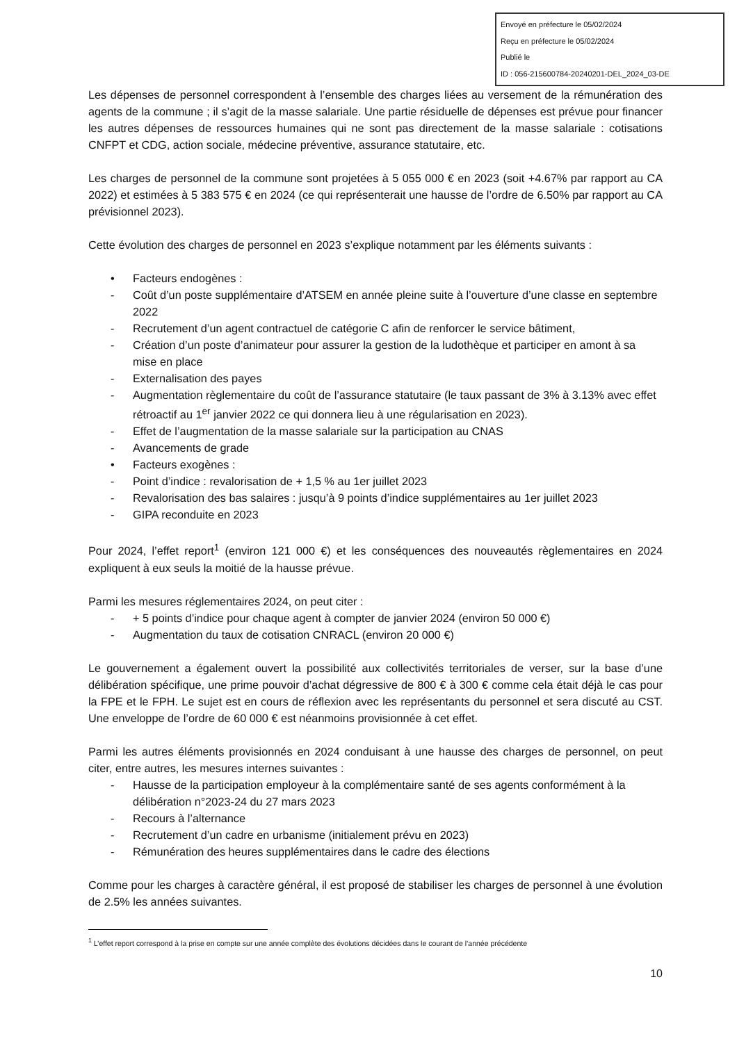Envoyé en préfecture le 05/02/2024
Reçu en préfecture le 05/02/2024
Publié le
ID : 056-215600784-20240201-DEL_2024_03-DE
Les dépenses de personnel correspondent à l’ensemble des charges liées au versement de la rémunération des agents de la commune ; il s’agit de la masse salariale. Une partie résiduelle de dépenses est prévue pour financer les autres dépenses de ressources humaines qui ne sont pas directement de la masse salariale : cotisations CNFPT et CDG, action sociale, médecine préventive, assurance statutaire, etc.
Les charges de personnel de la commune sont projetées à 5 055 000 € en 2023 (soit +4.67% par rapport au CA 2022) et estimées à 5 383 575 € en 2024 (ce qui représenterait une hausse de l’ordre de 6.50% par rapport au CA prévisionnel 2023).
Cette évolution des charges de personnel en 2023 s’explique notamment par les éléments suivants :
• Facteurs endogènes :
- Coût d’un poste supplémentaire d’ATSEM en année pleine suite à l’ouverture d’une classe en septembre 2022
- Recrutement d’un agent contractuel de catégorie C afin de renforcer le service bâtiment,
- Création d’un poste d’animateur pour assurer la gestion de la ludothèque et participer en amont à sa mise en place
- Externalisation des payes
- Augmentation règlementaire du coût de l’assurance statutaire (le taux passant de 3% à 3.13% avec effet rétroactif au 1<sup>er</sup> janvier 2022 ce qui donnera lieu à une régularisation en 2023).
- Effet de l’augmentation de la masse salariale sur la participation au CNAS
- Avancements de grade
• Facteurs exogènes :
- Point d’indice : revalorisation de + 1,5 % au 1er juillet 2023
- Revalorisation des bas salaires : jusqu’à 9 points d’indice supplémentaires au 1er juillet 2023
- GIPA reconduite en 2023
Pour 2024, l’effet report<sup>1</sup> (environ 121 000 €) et les conséquences des nouveautés règlementaires en 2024 expliquent à eux seuls la moitié de la hausse prévue.
Parmi les mesures réglementaires 2024, on peut citer :
- + 5 points d’indice pour chaque agent à compter de janvier 2024 (environ 50 000 €)
- Augmentation du taux de cotisation CNRACL (environ 20 000 €)
Le gouvernement a également ouvert la possibilité aux collectivités territoriales de verser, sur la base d’une délibération spécifique, une prime pouvoir d’achat dégressive de 800 € à 300 € comme cela était déjà le cas pour la FPE et le FPH. Le sujet est en cours de réflexion avec les représentants du personnel et sera discuté au CST. Une enveloppe de l’ordre de 60 000 € est néanmoins provisionnée à cet effet.
Parmi les autres éléments provisionnés en 2024 conduisant à une hausse des charges de personnel, on peut citer, entre autres, les mesures internes suivantes :
- Hausse de la participation employeur à la complémentaire santé de ses agents conformément à la délibération n°2023-24 du 27 mars 2023
- Recours à l’alternance
- Recrutement d’un cadre en urbanisme (initialement prévu en 2023)
- Rémunération des heures supplémentaires dans le cadre des élections
Comme pour les charges à caractère général, il est proposé de stabiliser les charges de personnel à une évolution de 2.5% les années suivantes.
<sup>1</sup> L’effet report correspond à la prise en compte sur une année complète des évolutions décidées dans le courant de l’année précédente
10